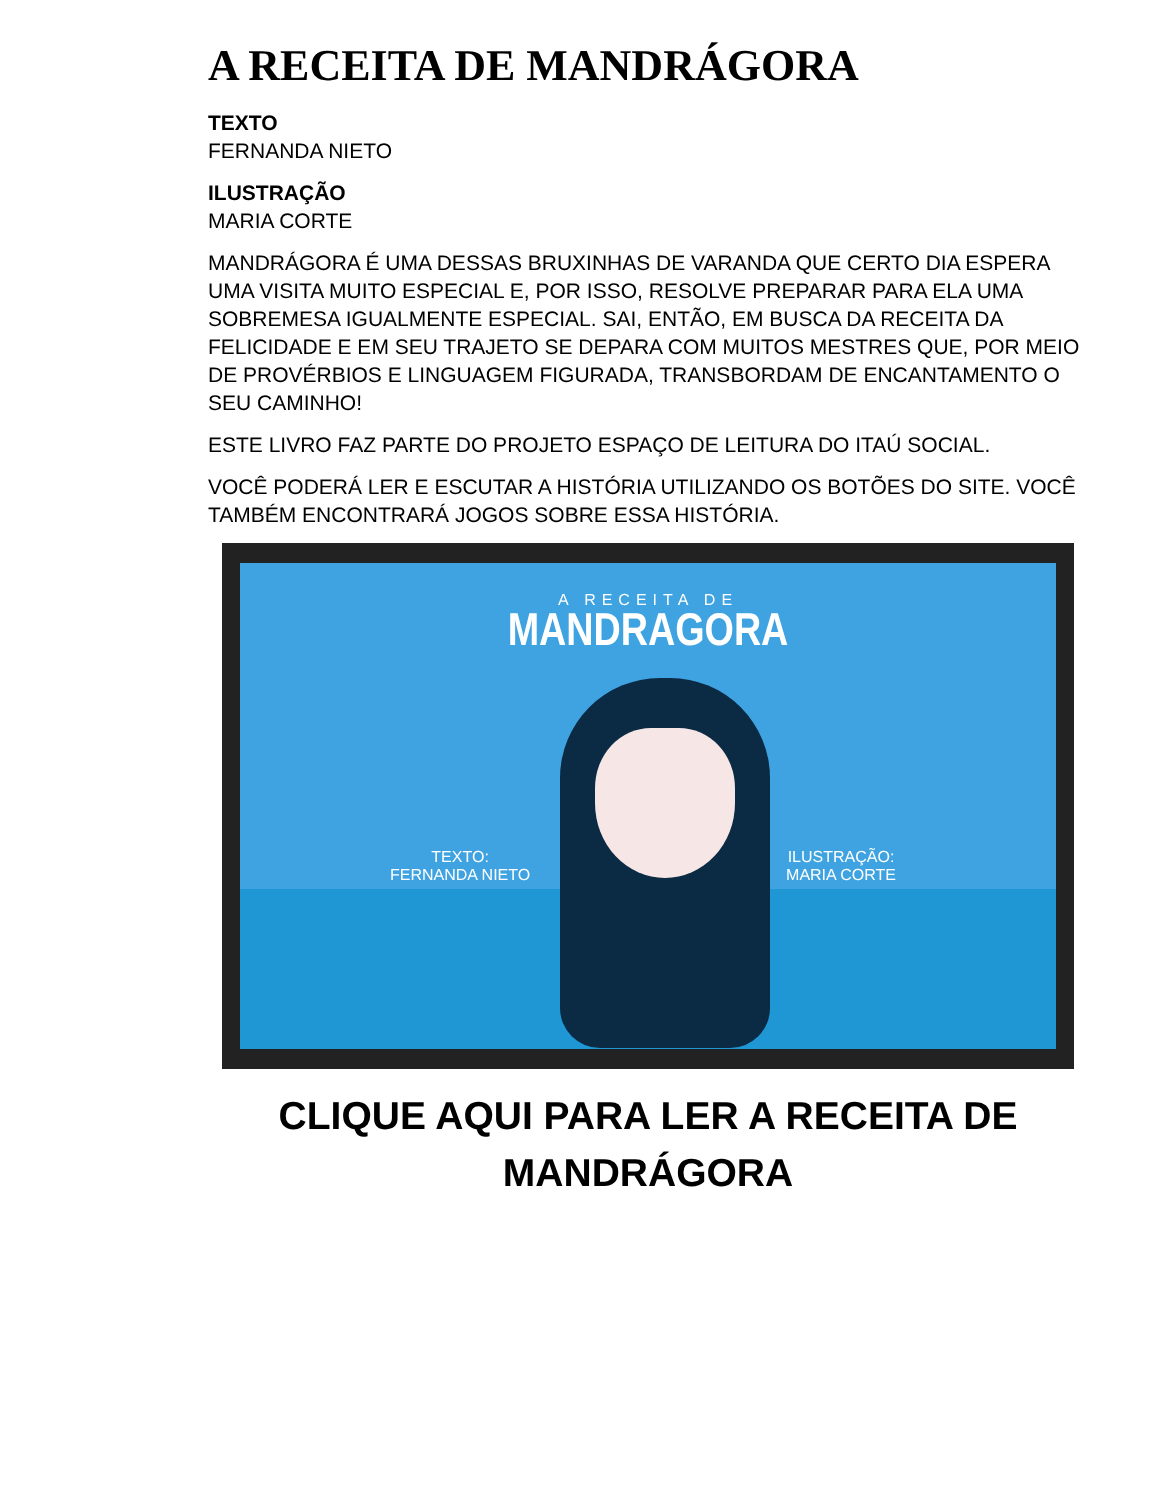A RECEITA DE MANDRÁGORA
TEXTO
FERNANDA NIETO
ILUSTRAÇÃO
MARIA CORTE
MANDRÁGORA É UMA DESSAS BRUXINHAS DE VARANDA QUE CERTO DIA ESPERA UMA VISITA MUITO ESPECIAL E, POR ISSO, RESOLVE PREPARAR PARA ELA UMA SOBREMESA IGUALMENTE ESPECIAL. SAI, ENTÃO, EM BUSCA DA RECEITA DA FELICIDADE E EM SEU TRAJETO SE DEPARA COM MUITOS MESTRES QUE, POR MEIO DE PROVÉRBIOS E LINGUAGEM FIGURADA, TRANSBORDAM DE ENCANTAMENTO O SEU CAMINHO!
ESTE LIVRO FAZ PARTE DO PROJETO ESPAÇO DE LEITURA DO ITAÚ SOCIAL.
VOCÊ PODERÁ LER E ESCUTAR A HISTÓRIA UTILIZANDO OS BOTÕES DO SITE. VOCÊ TAMBÉM ENCONTRARÁ JOGOS SOBRE ESSA HISTÓRIA.
A RECEITA DE
MANDRAGORA
TEXTO:
FERNANDA NIETO
ILUSTRAÇÃO:
MARIA CORTE
CLIQUE AQUI PARA LER A RECEITA DE MANDRÁGORA